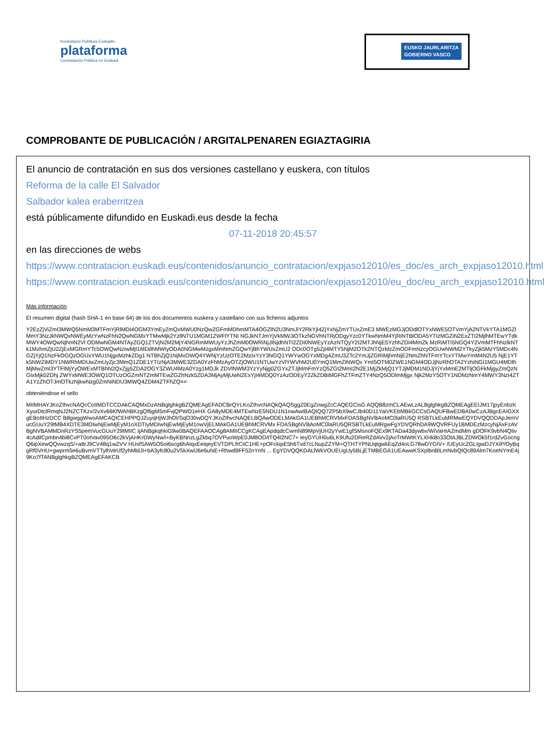Kontratazio Publikoa Euskadin
plataforma
Contratación Pública en Euskadi
EUSKO JAURLARITZA
GOBIERNO VASCO
COMPROBANTE DE PUBLICACIÓN / ARGITALPENAREN EGIAZTAGIRIA
El anuncio de contratación en sus dos versiones castellano y euskera, con títulos
Reforma de la calle El Salvador
Salbador kalea eraberritzea
está públicamente difundido en Euskadi.eus desde la fecha
07-11-2018 20:45:57
en las direcciones de webs
https://www.contratacion.euskadi.eus/contenidos/anuncio_contratacion/expjaso12010/es_doc/es_arch_expjaso12010.html
https://www.contratacion.euskadi.eus/contenidos/anuncio_contratacion/expjaso12010/eu_doc/eu_arch_expjaso12010.html
Más información
El resumen digital (hash SHA-1 en base 64) de los dos documentos euskera y castellano con sus ficheros adjuntos
Y2EzZjViZmI3MWQ5NmM3MTFmYjRlMDI4OGM3YmEyZmQxMWU0NzQwZGFmMDhmMTA4OGZlN2U3NmJiY2RkYjI4ZjYxNjZmYTUxZmE3 MWEzMGJjODdlOTYxNWE5OTVmYjA2NTVkYTA1MGZlMmY3NzJkNWQxNWEyMzYwNzFhN2QwNGMxYTMwMjk2YzllNTU1MGM1ZWFlYTNI NGJkNTJmYjVkMWJiOTkzNGVhNTRjODgyYzc0YTkwNmM4YjRiNTBlODA5YTIzMGZiN2ExZTI2MjlhMTEwYTdkMWY4OWQwNjhmN2Vl ODMwNGM4NTAyZGQ1ZTVjN2M2MjY4NGRmMWUyYzJhZmM0OWRiNjJiNjdhNTI2ZDI0NWEyYzAzNTQyY2I2MTJhNjE5YzhhZDI4MmZk MzRiMTI5NGQ4Y2VmMTFhNzlkNTk1MzhmZjU2ZjExMGRmYTc5OWQwNzIwMjI1MDdhMWIyODA0NGMwMzgxMmNmZGQwYjBhYWUxZmU2 ODc0OTg5ZjI4MTY5NjM2OTk2NTQzMzZmODFmNzcyOGUwNWM2YTkyZjk5MzY5MDc4NGZjYjQ1NzFkOGQzOGUxYWU1NjgxMzhkZDg1 NTBhZjQ1NjMxOWQ4YWNjYzUzOTE2MzIxYzY3NGQ1YWYwOGYxMDg4ZmU3ZTc2YmJjZGRiMjhmNjE2NmZhNTFmYTcxYTMwYmM4N2U5 NjE1YTk5NWZiMDY1NWRhMDUwZmUyZjc3MmQ1ZDE1YTIzNjA3MWE3ZDA0YzFhMzAyOTZjOWU1NTUwYzVlYWVhM2U0YmQ1MmZiNWQx YmI5OTM0ZWE1NGM4ODJjNzRhOTA2YzhiNGI1MGU4MDlhMjMwZmI3YTFlMjYyOWExMTBhN2QxZjg5ZDA2OGY3ZWU4MzA0Yzg1MDJk ZDVlNWM3YzYyNjg0ZGYxZTJjMmFmYzQ5ZGI2MmI2N2E1MjZkMjQ1YTJjMDM1NDJjYjYxMmE2MTljOGFkMjgyZmQzNGIxMjk0ZDhj ZWYxMWE3OWQ1OTUzOGZmNTZmMTEwZGZhNzk5ZDA3MjAyMjUwN2ExYjI4MDQ0YzAzODEyY2ZkZDBiMGFhZTFmZTY4NzQ5ODlmMjgx Njk2MzY5OTY1NDMzNmY4MWY3NzI4ZTA1YzZhOTJmOTkzNjkwNzg0ZmNiNDU3MWQ4ZDM4ZTFhZQ==
obteniéndose el sello
MIIMHAYJKoZIhvcNAQcCoIIMDTCCDAkCAQMxDzANBglghkgBZQMEAgEFADCBrQYLKoZIhvcNAQkQAQSggZ0EgZowgZcCAQEGCisG AQQB8zmCLAEwLzALBglghkgBZQMEAgEEIJM17jpyEnbzKXyurDtclRmqNJ2NZCTKzv/2vXv66KfWAhBKzgQf6gM5mFvjQPWO1eHX GA8yMDE4MTEwNzE5NDU1N1owAwIBAQIQQ7ZP5bX9wCJb40D11YaiVKEbMBkGCCsGAQUFBwEDBA0wCzAJBgcEAIGXXgEBoIIHzDCC B8gwggWwoAMCAQICEHPPQJZuyqHjWJhOI/SqO30wDQYJKoZIhvcNAQELBQAwODELMAkGA1UEBhMCRVMxFDASBgNVBAoMC0laRU5Q RSBTLkEuMRMwEQYDVQQDDApJemVucGUuY29tMB4XDTE3MDIwNjEwMjEyM1oXDTIyMDIwNjEwMjEyM1owVjELMAkGA1UEBhMCRVMx FDASBgNVBAoMC0laRU5QRSBTLkEuMRgwFgYDVQRhDA9WQVRFUy1BMDEzMzcyNjAxFzAVBgNVBAMMDnRzYS5pemVucGUuY29tMIIC IjANBgkqhkiG9w0BAQEFAAOCAg8AMIICCgKCAgEApdqdcCwmN89MpVjUH2yYwE1gfSMsnoFQEx9KTADa43dywbx/WiVaHIAZmdMm gDOFK9vbN4QIiv4cAdilCpmbn4bi8CvPT0otVav095O6c2kVjAHKrDWyNw/i+ByKBNnzLgZkbq7OVPuoWpE0JM8OD/tTQ4l2NC7+ IeyGYUH0u6LK9Ufu2DReRZdAVv2jAoTrMWtKYLXHk8o33OlAJBLZDWOk5f1rdZvGocngQ6ipXewQQvwzqS/+attrJ9CV48q1wZVV HUsfSAW5O5oi6scg6hAIqxEeiqeyEVTDPLfrCiiC1HE+pOFckipE5h6Tvd7cLNupZZYM+QTHTYPNUqtgwkEqZd4oLG78wDYGIV+ /UEyUcZGLIgwDJYXiP/OyBqgRf0VHU+gwprm5e6uBvmVTTylhVeUf2yhMldJI+bA3yfc80u2V5kXwlJ6e6uhiE+Rhwd9FF52nYnN ... EgYDVQQKDAtJWkVOUEUgUy5BLjETMBEGA1UEAwwKSXplbnBlLmNvbQIQc89Alm7KoeNYmE4j9Ko7fTANBglghkgBZQMEAgEFAKCB